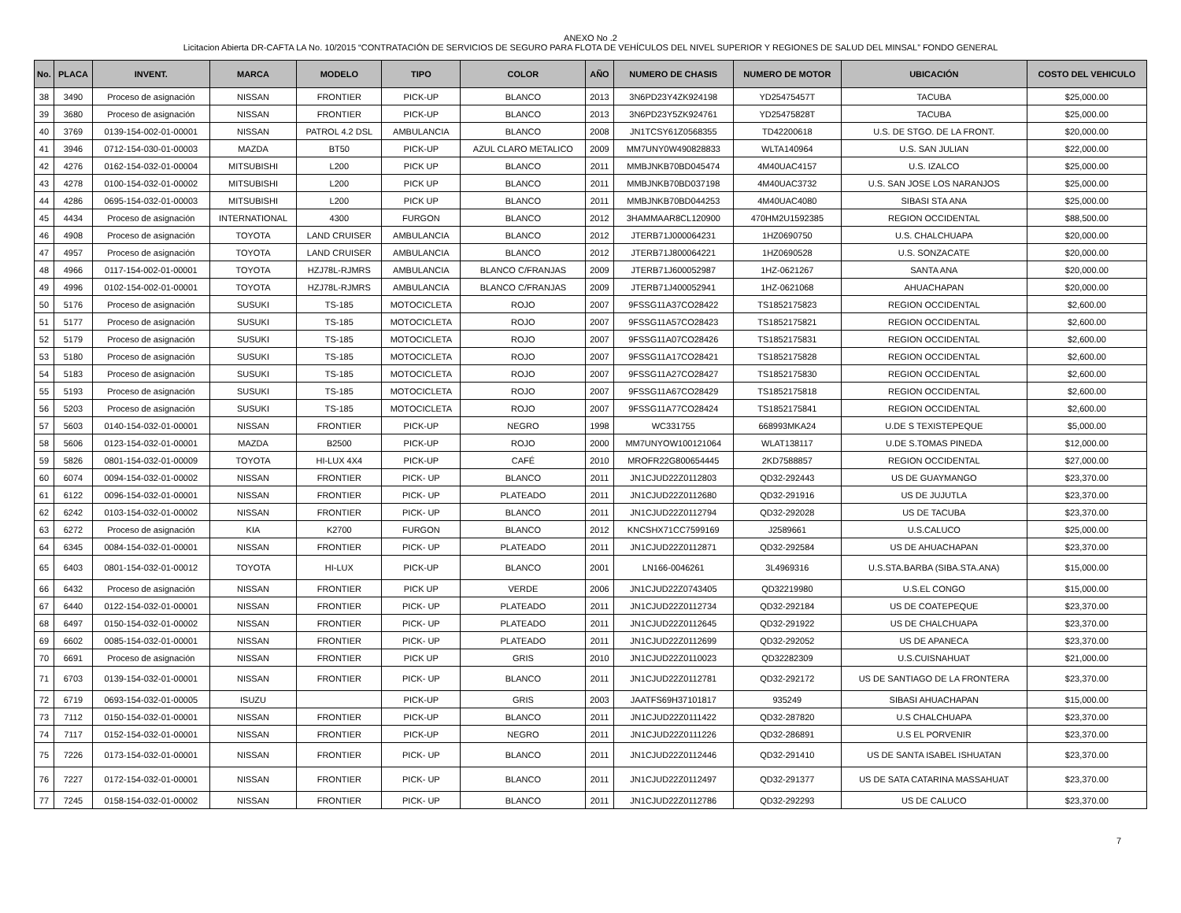ANEXO No .2
Licitacion Abierta DR-CAFTA LA No. 10/2015 “CONTRATACIÓN DE SERVICIOS DE SEGURO PARA FLOTA DE VEHÍCULOS DEL NIVEL SUPERIOR Y REGIONES DE SALUD DEL MINSAL” FONDO GENERAL
| No. | PLACA | INVENT. | MARCA | MODELO | TIPO | COLOR | AÑO | NUMERO DE CHASIS | NUMERO DE MOTOR | UBICACIÓN | COSTO DEL VEHICULO |
| --- | --- | --- | --- | --- | --- | --- | --- | --- | --- | --- | --- |
| 38 | 3490 | Proceso de asignación | NISSAN | FRONTIER | PICK-UP | BLANCO | 2013 | 3N6PD23Y4ZK924198 | YD25475457T | TACUBA | $25,000.00 |
| 39 | 3680 | Proceso de asignación | NISSAN | FRONTIER | PICK-UP | BLANCO | 2013 | 3N6PD23Y5ZK924761 | YD25475828T | TACUBA | $25,000.00 |
| 40 | 3769 | 0139-154-002-01-00001 | NISSAN | PATROL 4.2 DSL | AMBULANCIA | BLANCO | 2008 | JN1TCSY61Z0568355 | TD42200618 | U.S. DE STGO. DE LA FRONT. | $20,000.00 |
| 41 | 3946 | 0712-154-030-01-00003 | MAZDA | BT50 | PICK-UP | AZUL CLARO METALICO | 2009 | MM7UNY0W490828833 | WLTA140964 | U.S. SAN JULIAN | $22,000.00 |
| 42 | 4276 | 0162-154-032-01-00004 | MITSUBISHI | L200 | PICK UP | BLANCO | 2011 | MMBJNKB70BD045474 | 4M40UAC4157 | U.S. IZALCO | $25,000.00 |
| 43 | 4278 | 0100-154-032-01-00002 | MITSUBISHI | L200 | PICK UP | BLANCO | 2011 | MMBJNKB70BD037198 | 4M40UAC3732 | U.S. SAN JOSE LOS NARANJOS | $25,000.00 |
| 44 | 4286 | 0695-154-032-01-00003 | MITSUBISHI | L200 | PICK UP | BLANCO | 2011 | MMBJNKB70BD044253 | 4M40UAC4080 | SIBASI STA ANA | $25,000.00 |
| 45 | 4434 | Proceso de asignación | INTERNATIONAL | 4300 | FURGON | BLANCO | 2012 | 3HAMMAAR8CL120900 | 470HM2U1592385 | REGION OCCIDENTAL | $88,500.00 |
| 46 | 4908 | Proceso de asignación | TOYOTA | LAND CRUISER | AMBULANCIA | BLANCO | 2012 | JTERB71J000064231 | 1HZ0690750 | U.S. CHALCHUAPA | $20,000.00 |
| 47 | 4957 | Proceso de asignación | TOYOTA | LAND CRUISER | AMBULANCIA | BLANCO | 2012 | JTERB71J800064221 | 1HZ0690528 | U.S. SONZACATE | $20,000.00 |
| 48 | 4966 | 0117-154-002-01-00001 | TOYOTA | HZJ78L-RJMRS | AMBULANCIA | BLANCO C/FRANJAS | 2009 | JTERB71J600052987 | 1HZ-0621267 | SANTA ANA | $20,000.00 |
| 49 | 4996 | 0102-154-002-01-00001 | TOYOTA | HZJ78L-RJMRS | AMBULANCIA | BLANCO C/FRANJAS | 2009 | JTERB71J400052941 | 1HZ-0621068 | AHUACHAPAN | $20,000.00 |
| 50 | 5176 | Proceso de asignación | SUSUKI | TS-185 | MOTOCICLETA | ROJO | 2007 | 9FSSG11A37CO28422 | TS1852175823 | REGION OCCIDENTAL | $2,600.00 |
| 51 | 5177 | Proceso de asignación | SUSUKI | TS-185 | MOTOCICLETA | ROJO | 2007 | 9FSSG11A57CO28423 | TS1852175821 | REGION OCCIDENTAL | $2,600.00 |
| 52 | 5179 | Proceso de asignación | SUSUKI | TS-185 | MOTOCICLETA | ROJO | 2007 | 9FSSG11A07CO28426 | TS1852175831 | REGION OCCIDENTAL | $2,600.00 |
| 53 | 5180 | Proceso de asignación | SUSUKI | TS-185 | MOTOCICLETA | ROJO | 2007 | 9FSSG11A17CO28421 | TS1852175828 | REGION OCCIDENTAL | $2,600.00 |
| 54 | 5183 | Proceso de asignación | SUSUKI | TS-185 | MOTOCICLETA | ROJO | 2007 | 9FSSG11A27CO28427 | TS1852175830 | REGION OCCIDENTAL | $2,600.00 |
| 55 | 5193 | Proceso de asignación | SUSUKI | TS-185 | MOTOCICLETA | ROJO | 2007 | 9FSSG11A67CO28429 | TS1852175818 | REGION OCCIDENTAL | $2,600.00 |
| 56 | 5203 | Proceso de asignación | SUSUKI | TS-185 | MOTOCICLETA | ROJO | 2007 | 9FSSG11A77CO28424 | TS1852175841 | REGION OCCIDENTAL | $2,600.00 |
| 57 | 5603 | 0140-154-032-01-00001 | NISSAN | FRONTIER | PICK-UP | NEGRO | 1998 | WC331755 | 668993MKA24 | U.DE S TEXISTEPEQUE | $5,000.00 |
| 58 | 5606 | 0123-154-032-01-00001 | MAZDA | B2500 | PICK-UP | ROJO | 2000 | MM7UNYOW100121064 | WLAT138117 | U.DE S.TOMAS PINEDA | $12,000.00 |
| 59 | 5826 | 0801-154-032-01-00009 | TOYOTA | HI-LUX 4X4 | PICK-UP | CAFÉ | 2010 | MROFR22G800654445 | 2KD7588857 | REGION OCCIDENTAL | $27,000.00 |
| 60 | 6074 | 0094-154-032-01-00002 | NISSAN | FRONTIER | PICK- UP | BLANCO | 2011 | JN1CJUD22Z0112803 | QD32-292443 | US DE GUAYMANGO | $23,370.00 |
| 61 | 6122 | 0096-154-032-01-00001 | NISSAN | FRONTIER | PICK- UP | PLATEADO | 2011 | JN1CJUD22Z0112680 | QD32-291916 | US DE JUJUTLA | $23,370.00 |
| 62 | 6242 | 0103-154-032-01-00002 | NISSAN | FRONTIER | PICK- UP | BLANCO | 2011 | JN1CJUD22Z0112794 | QD32-292028 | US DE TACUBA | $23,370.00 |
| 63 | 6272 | Proceso de asignación | KIA | K2700 | FURGON | BLANCO | 2012 | KNCSHX71CC7599169 | J2589661 | U.S.CALUCO | $25,000.00 |
| 64 | 6345 | 0084-154-032-01-00001 | NISSAN | FRONTIER | PICK- UP | PLATEADO | 2011 | JN1CJUD22Z0112871 | QD32-292584 | US DE AHUACHAPAN | $23,370.00 |
| 65 | 6403 | 0801-154-032-01-00012 | TOYOTA | HI-LUX | PICK-UP | BLANCO | 2001 | LN166-0046261 | 3L4969316 | U.S.STA.BARBA (SIBA.STA.ANA) | $15,000.00 |
| 66 | 6432 | Proceso de asignación | NISSAN | FRONTIER | PICK UP | VERDE | 2006 | JN1CJUD22Z0743405 | QD32219980 | U.S.EL CONGO | $15,000.00 |
| 67 | 6440 | 0122-154-032-01-00001 | NISSAN | FRONTIER | PICK- UP | PLATEADO | 2011 | JN1CJUD22Z0112734 | QD32-292184 | US DE COATEPEQUE | $23,370.00 |
| 68 | 6497 | 0150-154-032-01-00002 | NISSAN | FRONTIER | PICK- UP | PLATEADO | 2011 | JN1CJUD22Z0112645 | QD32-291922 | US DE CHALCHUAPA | $23,370.00 |
| 69 | 6602 | 0085-154-032-01-00001 | NISSAN | FRONTIER | PICK- UP | PLATEADO | 2011 | JN1CJUD22Z0112699 | QD32-292052 | US DE APANECA | $23,370.00 |
| 70 | 6691 | Proceso de asignación | NISSAN | FRONTIER | PICK UP | GRIS | 2010 | JN1CJUD22Z0110023 | QD32282309 | U.S.CUISNAHUAT | $21,000.00 |
| 71 | 6703 | 0139-154-032-01-00001 | NISSAN | FRONTIER | PICK- UP | BLANCO | 2011 | JN1CJUD22Z0112781 | QD32-292172 | US DE SANTIAGO DE LA FRONTERA | $23,370.00 |
| 72 | 6719 | 0693-154-032-01-00005 | ISUZU | | PICK-UP | GRIS | 2003 | JAATFS69H37101817 | 935249 | SIBASI AHUACHAPAN | $15,000.00 |
| 73 | 7112 | 0150-154-032-01-00001 | NISSAN | FRONTIER | PICK-UP | BLANCO | 2011 | JN1CJUD22Z0111422 | QD32-287820 | U.S CHALCHUAPA | $23,370.00 |
| 74 | 7117 | 0152-154-032-01-00001 | NISSAN | FRONTIER | PICK-UP | NEGRO | 2011 | JN1CJUD22Z0111226 | QD32-286891 | U.S EL PORVENIR | $23,370.00 |
| 75 | 7226 | 0173-154-032-01-00001 | NISSAN | FRONTIER | PICK- UP | BLANCO | 2011 | JN1CJUD22Z0112446 | QD32-291410 | US DE SANTA ISABEL ISHUATAN | $23,370.00 |
| 76 | 7227 | 0172-154-032-01-00001 | NISSAN | FRONTIER | PICK- UP | BLANCO | 2011 | JN1CJUD22Z0112497 | QD32-291377 | US DE SATA CATARINA MASSAHUAT | $23,370.00 |
| 77 | 7245 | 0158-154-032-01-00002 | NISSAN | FRONTIER | PICK- UP | BLANCO | 2011 | JN1CJUD22Z0112786 | QD32-292293 | US DE CALUCO | $23,370.00 |
7